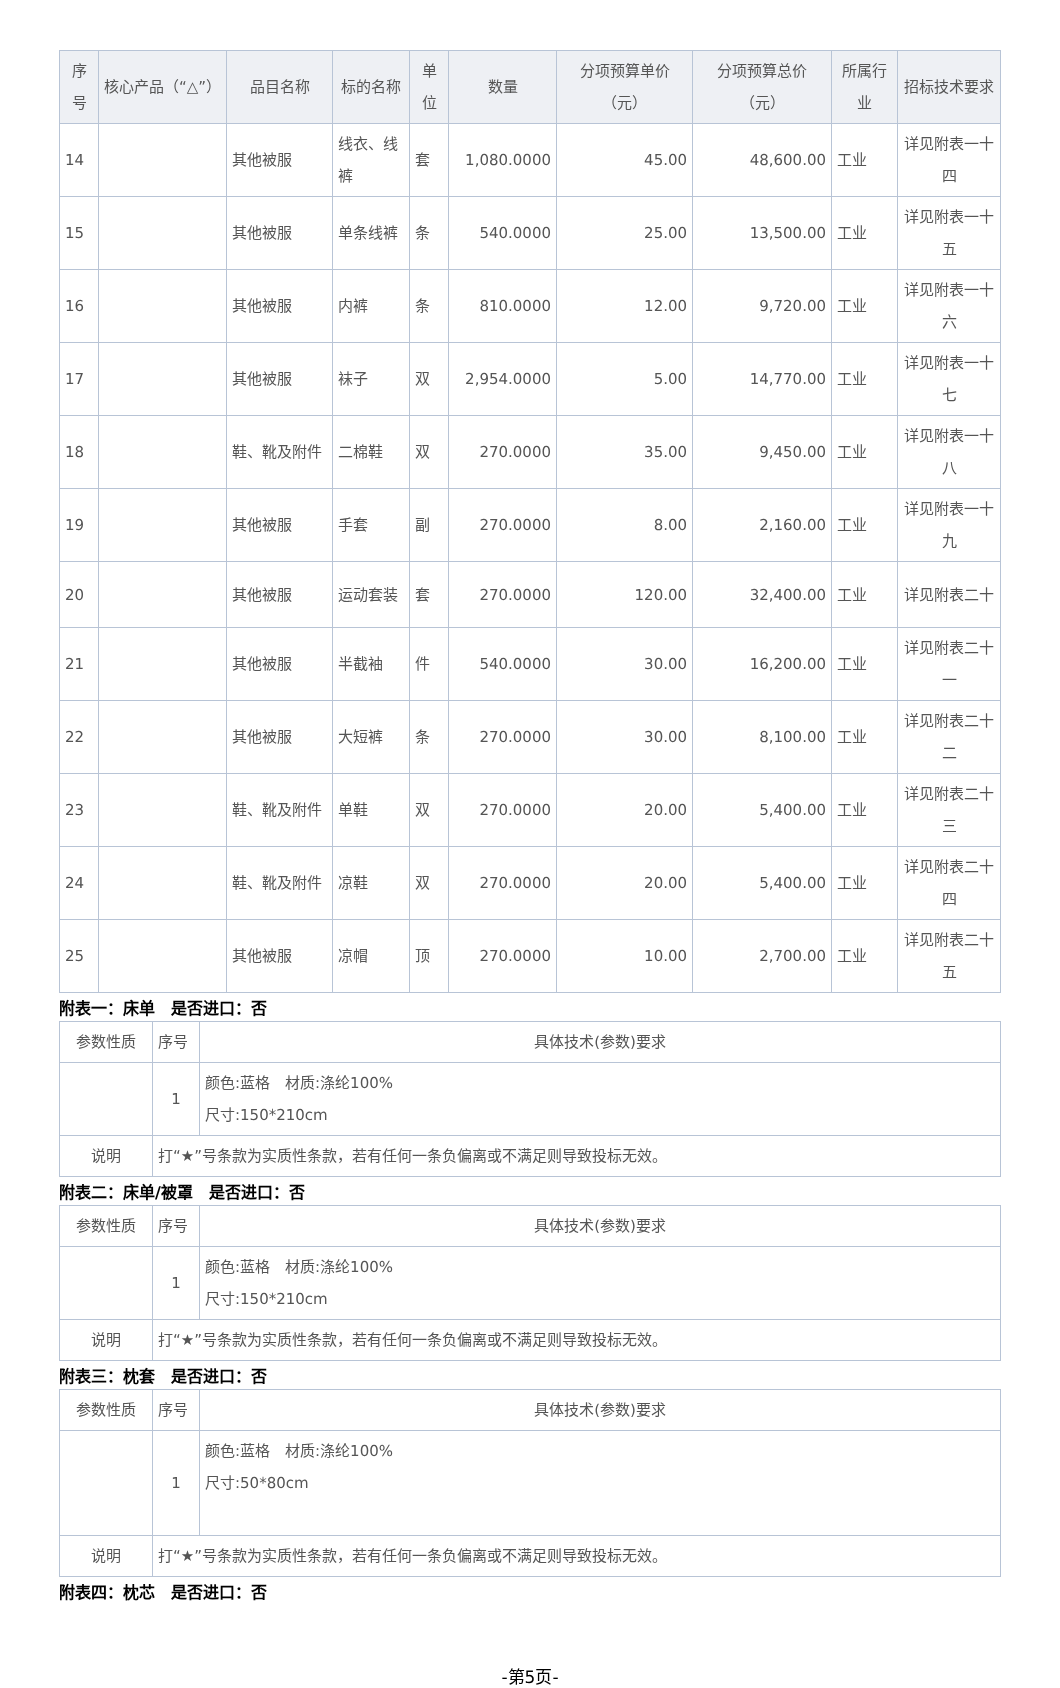| 序号 | 核心产品（“△”） | 品目名称 | 标的名称 | 单位 | 数量 | 分项预算单价（元） | 分项预算总价（元） | 所属行业 | 招标技术要求 |
| --- | --- | --- | --- | --- | --- | --- | --- | --- | --- |
| 14 | | 其他被服 | 线衣、线裤 | 套 | 1,080.0000 | 45.00 | 48,600.00 | 工业 | 详见附表一十四 |
| 15 | | 其他被服 | 单条线裤 | 条 | 540.0000 | 25.00 | 13,500.00 | 工业 | 详见附表一十五 |
| 16 | | 其他被服 | 内裤 | 条 | 810.0000 | 12.00 | 9,720.00 | 工业 | 详见附表一十六 |
| 17 | | 其他被服 | 袜子 | 双 | 2,954.0000 | 5.00 | 14,770.00 | 工业 | 详见附表一十七 |
| 18 | | 鞋、靴及附件 | 二棉鞋 | 双 | 270.0000 | 35.00 | 9,450.00 | 工业 | 详见附表一十八 |
| 19 | | 其他被服 | 手套 | 副 | 270.0000 | 8.00 | 2,160.00 | 工业 | 详见附表一十九 |
| 20 | | 其他被服 | 运动套装 | 套 | 270.0000 | 120.00 | 32,400.00 | 工业 | 详见附表二十 |
| 21 | | 其他被服 | 半截袖 | 件 | 540.0000 | 30.00 | 16,200.00 | 工业 | 详见附表二十一 |
| 22 | | 其他被服 | 大短裤 | 条 | 270.0000 | 30.00 | 8,100.00 | 工业 | 详见附表二十二 |
| 23 | | 鞋、靴及附件 | 单鞋 | 双 | 270.0000 | 20.00 | 5,400.00 | 工业 | 详见附表二十三 |
| 24 | | 鞋、靴及附件 | 凉鞋 | 双 | 270.0000 | 20.00 | 5,400.00 | 工业 | 详见附表二十四 |
| 25 | | 其他被服 | 凉帽 | 顶 | 270.0000 | 10.00 | 2,700.00 | 工业 | 详见附表二十五 |
附表一：床单　是否进口：否
| 参数性质 | 序号 | 具体技术(参数)要求 |
| | 1 | 颜色:蓝格 材质:涤纶100% 尺寸:150*210cm |
| 说明 | 打“★”号条款为实质性条款，若有任何一条负偏离或不满足则导致投标无效。 | |
附表二：床单/被罩　是否进口：否
| 参数性质 | 序号 | 具体技术(参数)要求 |
| | 1 | 颜色:蓝格 材质:涤纶100% 尺寸:150*210cm |
| 说明 | 打“★”号条款为实质性条款，若有任何一条负偏离或不满足则导致投标无效。 | |
附表三：枕套　是否进口：否
| 参数性质 | 序号 | 具体技术(参数)要求 |
| | 1 | 颜色:蓝格 材质:涤纶100% 尺寸:50*80cm |
| 说明 | 打“★”号条款为实质性条款，若有任何一条负偏离或不满足则导致投标无效。 | |
附表四：枕芯　是否进口：否
-第5页-